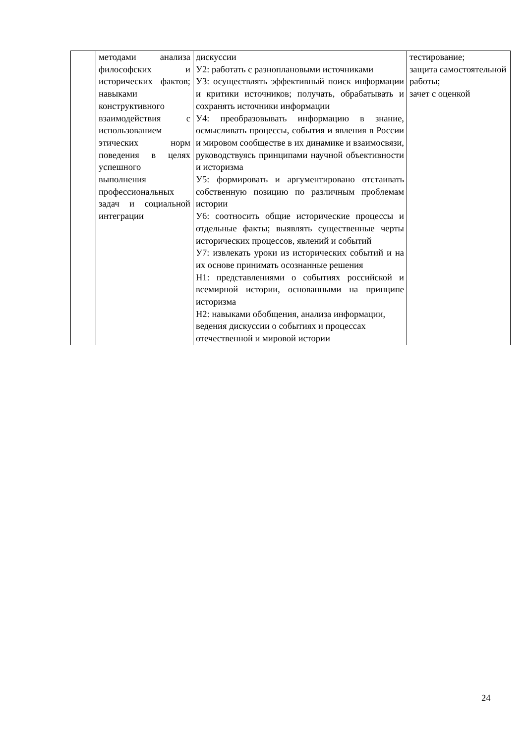| | методами анализа философских и исторических фактов; навыками конструктивного взаимодействия с использованием этических норм поведения в целях успешного выполнения профессиональных задач и социальной интеграции | дискуссии У2: работать с разноплановыми источниками У3: осуществлять эффективный поиск информации и критики источников; получать, обрабатывать и сохранять источники информации У4: преобразовывать информацию в знание, осмысливать процессы, события и явления в России и мировом сообществе в их динамике и взаимосвязи, руководствуясь принципами научной объективности и историзма У5: формировать и аргументировано отстаивать собственную позицию по различным проблемам истории У6: соотносить общие исторические процессы и отдельные факты; выявлять существенные черты исторических процессов, явлений и событий У7: извлекать уроки из исторических событий и на их основе принимать осознанные решения Н1: представлениями о событиях российской и всемирной истории, основанными на принципе историзма Н2: навыками обобщения, анализа информации, ведения дискуссии о событиях и процессах отечественной и мировой истории | тестирование; защита самостоятельной работы; зачет с оценкой |
24